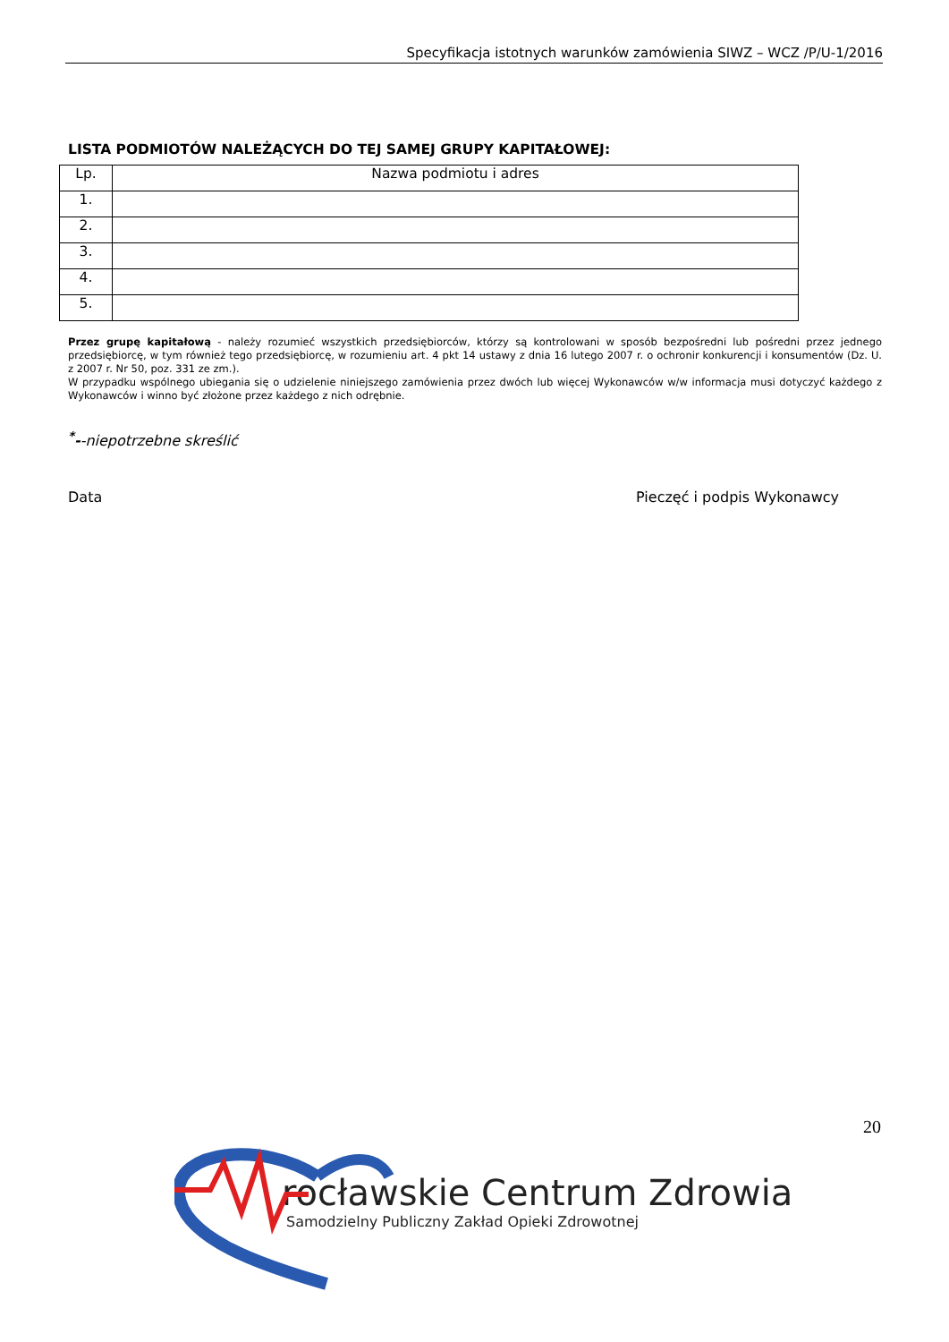Specyfikacja istotnych warunków zamówienia SIWZ – WCZ /P/U-1/2016
LISTA PODMIOTÓW NALEŻĄCYCH DO TEJ SAMEJ GRUPY KAPITAŁOWEJ:
| Lp. | Nazwa podmiotu i adres |
| --- | --- |
| 1. | |
| 2. | |
| 3. | |
| 4. | |
| 5. | |
Przez grupę kapitałową - należy rozumieć wszystkich przedsiębiorców, którzy są kontrolowani w sposób bezpośredni lub pośredni przez jednego przedsiębiorcę, w tym również tego przedsiębiorcę, w rozumieniu art. 4 pkt 14 ustawy z dnia 16 lutego 2007 r. o ochronir konkurencji i konsumentów (Dz. U. z 2007 r. Nr 50, poz. 331 ze zm.).
W przypadku wspólnego ubiegania się o udzielenie niniejszego zamówienia przez dwóch lub więcej Wykonawców w/w informacja musi dotyczyć każdego z Wykonawców i winno być złożone przez każdego z nich odrębnie.
<sup>*</sup>--niepotrzebne skreślić
Data Pieczęć i podpis Wykonawcy
20
rocławskie Centrum Zdrowia
Samodzielny Publiczny Zakład Opieki Zdrowotnej